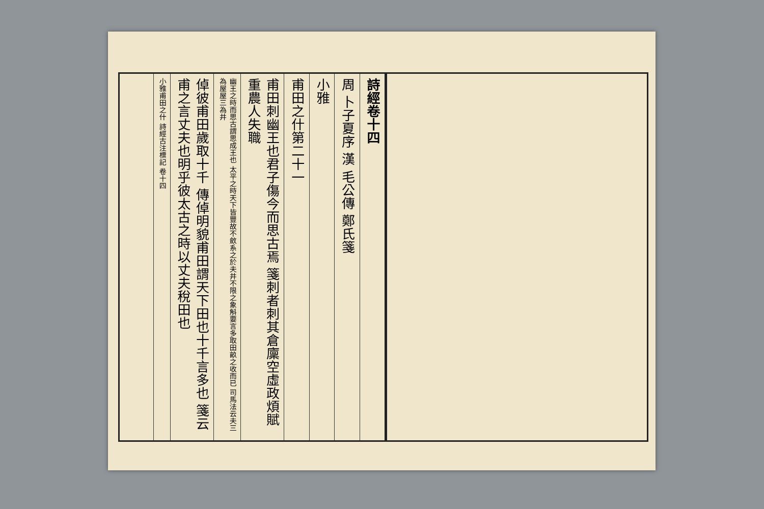詩經卷十四
周 卜子夏序 漢 毛公傳 鄭氏箋
小雅
甫田之什第二十一
甫田刺幽王也君子傷今而思古焉 箋刺者刺其倉廩空虛政煩賦重農人失職
幽王之時而思古謂思成王也 太平之時天下皆豐故不斂系之於夫井不限之象斛要言多取田畝之收而已 司馬法云夫三為屋屋三為井
倬彼甫田歲取十千 傳倬明貌甫田謂天下田也十千言多也 箋云甫之言丈夫也明乎彼太古之時以丈夫稅田也
小雅甫田之什 詩經古注標記 卷十四